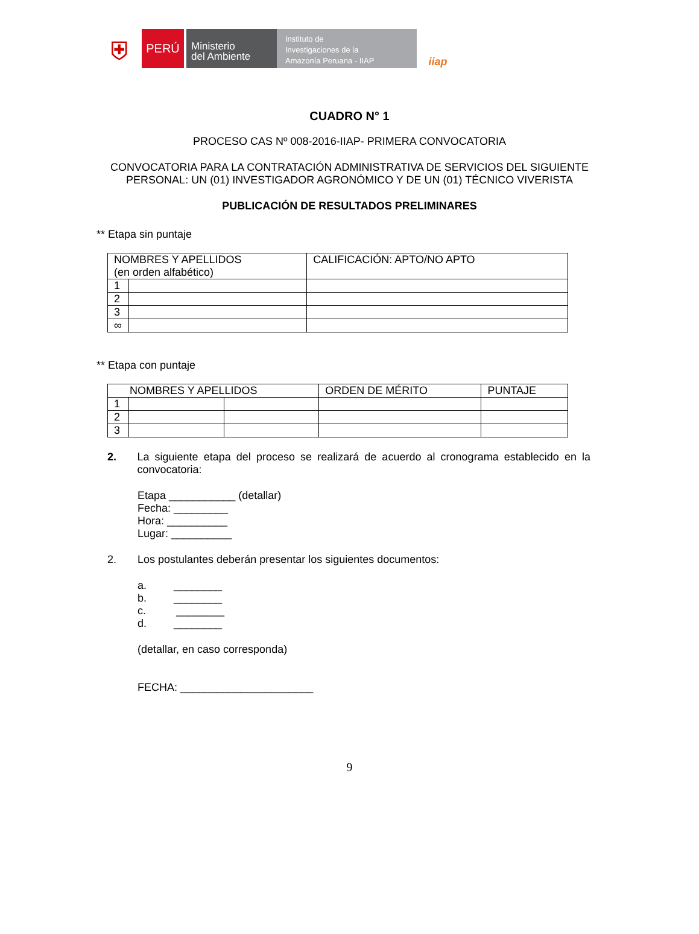⛨
PERÚ
Ministerio
del Ambiente
Instituto de
Investigaciones de la
Amazonía Peruana - IIAP
iiap
CUADRO N° 1
PROCESO CAS Nº 008-2016-IIAP- PRIMERA CONVOCATORIA
CONVOCATORIA PARA LA CONTRATACIÓN ADMINISTRATIVA DE SERVICIOS DEL SIGUIENTE PERSONAL: UN (01) INVESTIGADOR AGRONÓMICO Y DE UN (01) TÉCNICO VIVERISTA
PUBLICACIÓN DE RESULTADOS PRELIMINARES
** Etapa sin puntaje
| NOMBRES Y APELLIDOS (en orden alfabético) | | CALIFICACIÓN: APTO/NO APTO |
| 1 | | |
| 2 | | |
| 3 | | |
| ∞ | | |
** Etapa con puntaje
| NOMBRES Y APELLIDOS | | | ORDEN DE MÉRITO | PUNTAJE |
| 1 | | | | |
| 2 | | | | |
| 3 | | | | |
2. La siguiente etapa del proceso se realizará de acuerdo al cronograma establecido en la convocatoria:
Etapa ___________ (detallar)
Fecha: _________
Hora: __________
Lugar: __________
2. Los postulantes deberán presentar los siguientes documentos:
a. ________
b. ________
c. ________
d. ________
(detallar, en caso corresponda)
FECHA: ______________________
9